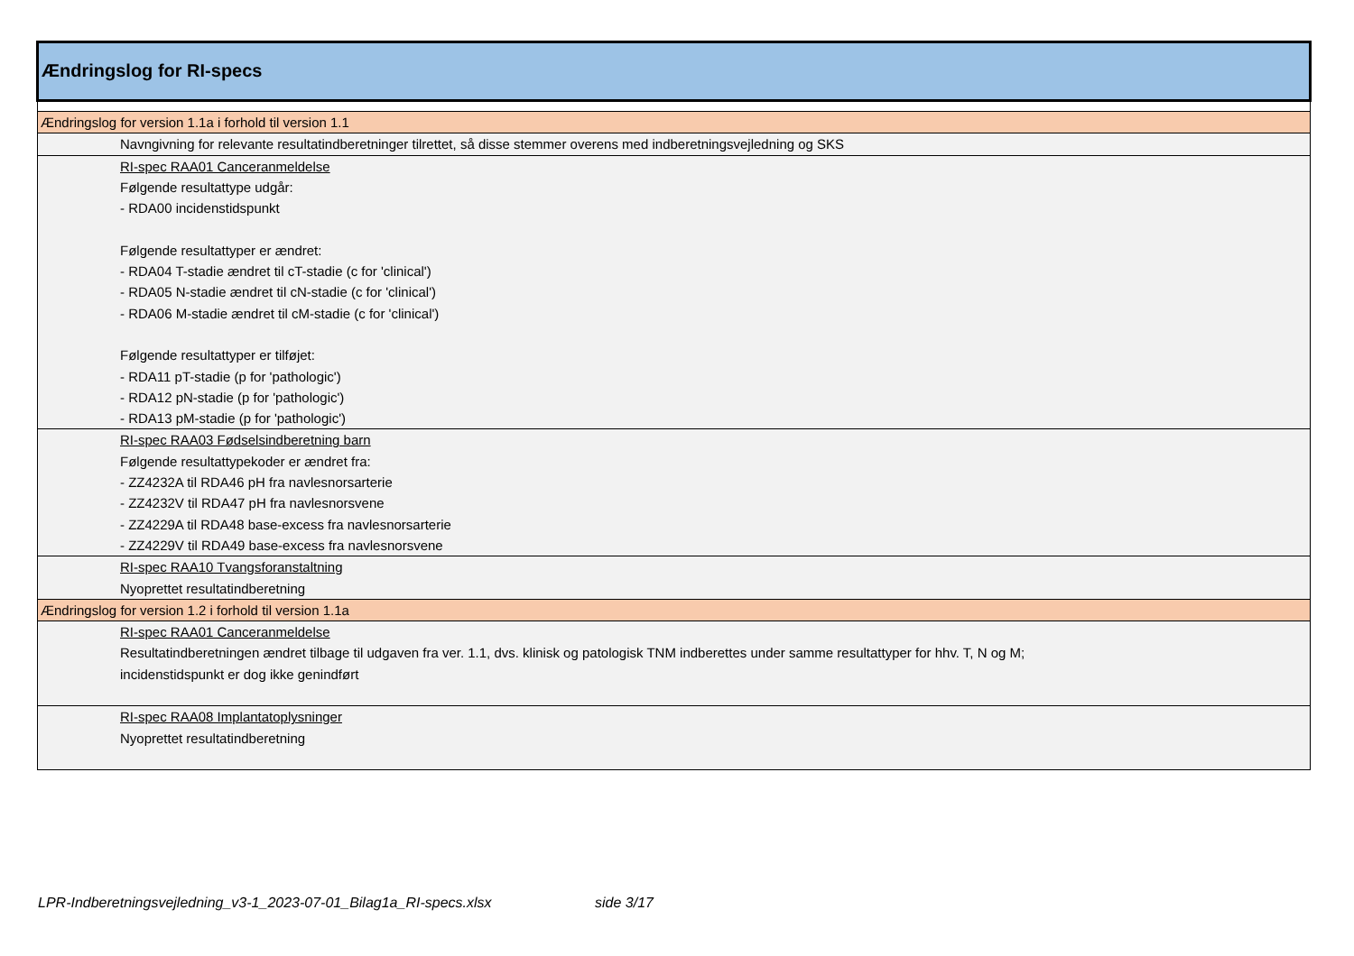| Ændringslog for RI-specs |
| Ændringslog for version 1.1a i forhold til version 1.1 |
| Navngivning for relevante resultatindberetninger tilrettet, så disse stemmer overens med indberetningsvejledning og SKS |
| RI-spec RAA01 Canceranmeldelse Følgende resultattype udgår: - RDA00 incidenstidspunkt Følgende resultattyper er ændret: - RDA04 T-stadie ændret til cT-stadie (c for 'clinical') - RDA05 N-stadie ændret til cN-stadie (c for 'clinical') - RDA06 M-stadie ændret til cM-stadie (c for 'clinical') Følgende resultattyper er tilføjet: - RDA11 pT-stadie (p for 'pathologic') - RDA12 pN-stadie (p for 'pathologic') - RDA13 pM-stadie (p for 'pathologic') |
| RI-spec RAA03 Fødselsindberetning barn Følgende resultattypekoder er ændret fra: - ZZ4232A til RDA46 pH fra navlesnorsarterie - ZZ4232V til RDA47 pH fra navlesnorsvene - ZZ4229A til RDA48 base-excess fra navlesnorsarterie - ZZ4229V til RDA49 base-excess fra navlesnorsvene |
| RI-spec RAA10 Tvangsforanstaltning Nyoprettet resultatindberetning |
| Ændringslog for version 1.2 i forhold til version 1.1a |
| RI-spec RAA01 Canceranmeldelse Resultatindberetningen ændret tilbage til udgaven fra ver. 1.1, dvs. klinisk og patologisk TNM indberettes under samme resultattyper for hhv. T, N og M; incidenstidspunkt er dog ikke genindført |
| RI-spec RAA08 Implantatoplysninger Nyoprettet resultatindberetning |
LPR-Indberetningsvejledning_v3-1_2023-07-01_Bilag1a_RI-specs.xlsx side 3/17